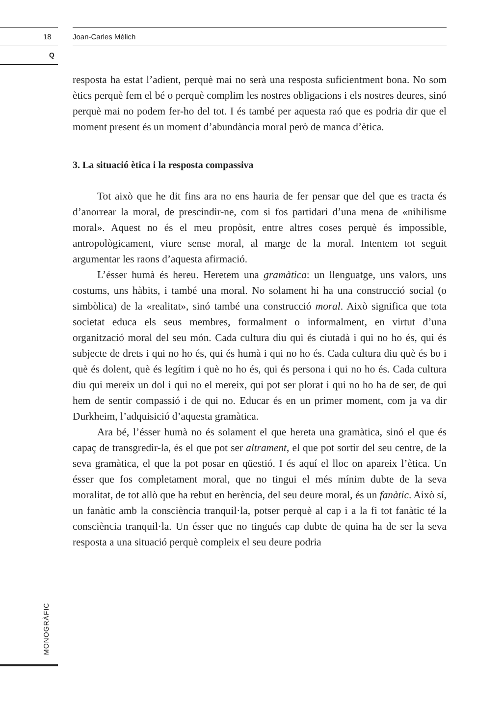18 Joan-Carles Mèlich
Q
MONOGRÀFIC
resposta ha estat l’adient, perquè mai no serà una resposta suficientment bona. No som ètics perquè fem el bé o perquè complim les nostres obligacions i els nostres deures, sinó perquè mai no podem fer-ho del tot. I és també per aquesta raó que es podria dir que el moment present és un moment d’abundància moral però de manca d’ètica.
3. La situació ètica i la resposta compassiva
Tot això que he dit fins ara no ens hauria de fer pensar que del que es tracta és d’anorrear la moral, de prescindir-ne, com si fos partidari d’una mena de «nihilisme moral». Aquest no és el meu propòsit, entre altres coses perquè és impossible, antropològicament, viure sense moral, al marge de la moral. Intentem tot seguit argumentar les raons d’aquesta afirmació.
L’ésser humà és hereu. Heretem una gramàtica: un llenguatge, uns valors, uns costums, uns hàbits, i també una moral. No solament hi ha una construcció social (o simbòlica) de la «realitat», sinó també una construcció moral. Això significa que tota societat educa els seus membres, formalment o informalment, en virtut d’una organització moral del seu món. Cada cultura diu qui és ciutadà i qui no ho és, qui és subjecte de drets i qui no ho és, qui és humà i qui no ho és. Cada cultura diu què és bo i què és dolent, què és legítim i què no ho és, qui és persona i qui no ho és. Cada cultura diu qui mereix un dol i qui no el mereix, qui pot ser plorat i qui no ho ha de ser, de qui hem de sentir compassió i de qui no. Educar és en un primer moment, com ja va dir Durkheim, l’adquisició d’aquesta gramàtica.
Ara bé, l’ésser humà no és solament el que hereta una gramàtica, sinó el que és capaç de transgredir-la, és el que pot ser altrament, el que pot sortir del seu centre, de la seva gramàtica, el que la pot posar en qüestió. I és aquí el lloc on apareix l’ètica. Un ésser que fos completament moral, que no tingui el més mínim dubte de la seva moralitat, de tot allò que ha rebut en herència, del seu deure moral, és un fanàtic. Això sí, un fanàtic amb la consciència tranquil·la, potser perquè al cap i a la fi tot fanàtic té la consciència tranquil·la. Un ésser que no tingués cap dubte de quina ha de ser la seva resposta a una situació perquè compleix el seu deure podria